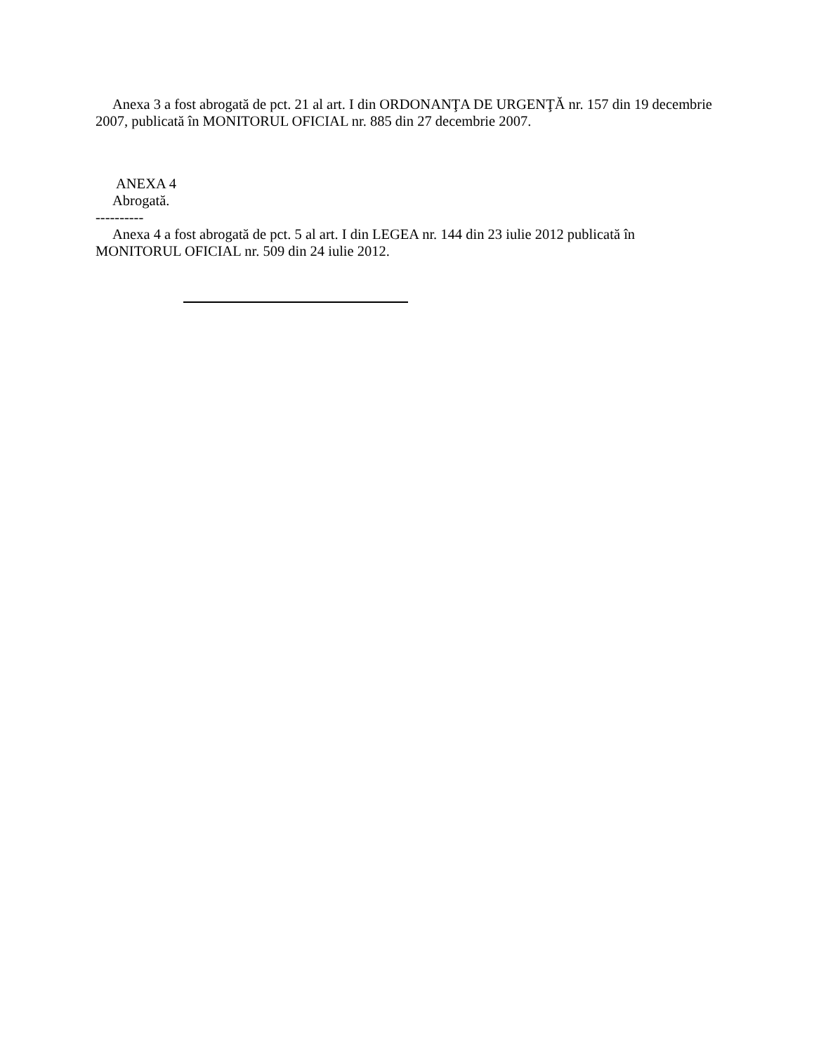Anexa 3 a fost abrogată de pct. 21 al art. I din ORDONANŢA DE URGENŢĂ nr. 157 din 19 decembrie 2007, publicată în MONITORUL OFICIAL nr. 885 din 27 decembrie 2007.
ANEXA 4
Abrogată.
----------
Anexa 4 a fost abrogată de pct. 5 al art. I din LEGEA nr. 144 din 23 iulie 2012 publicată în MONITORUL OFICIAL nr. 509 din 24 iulie 2012.